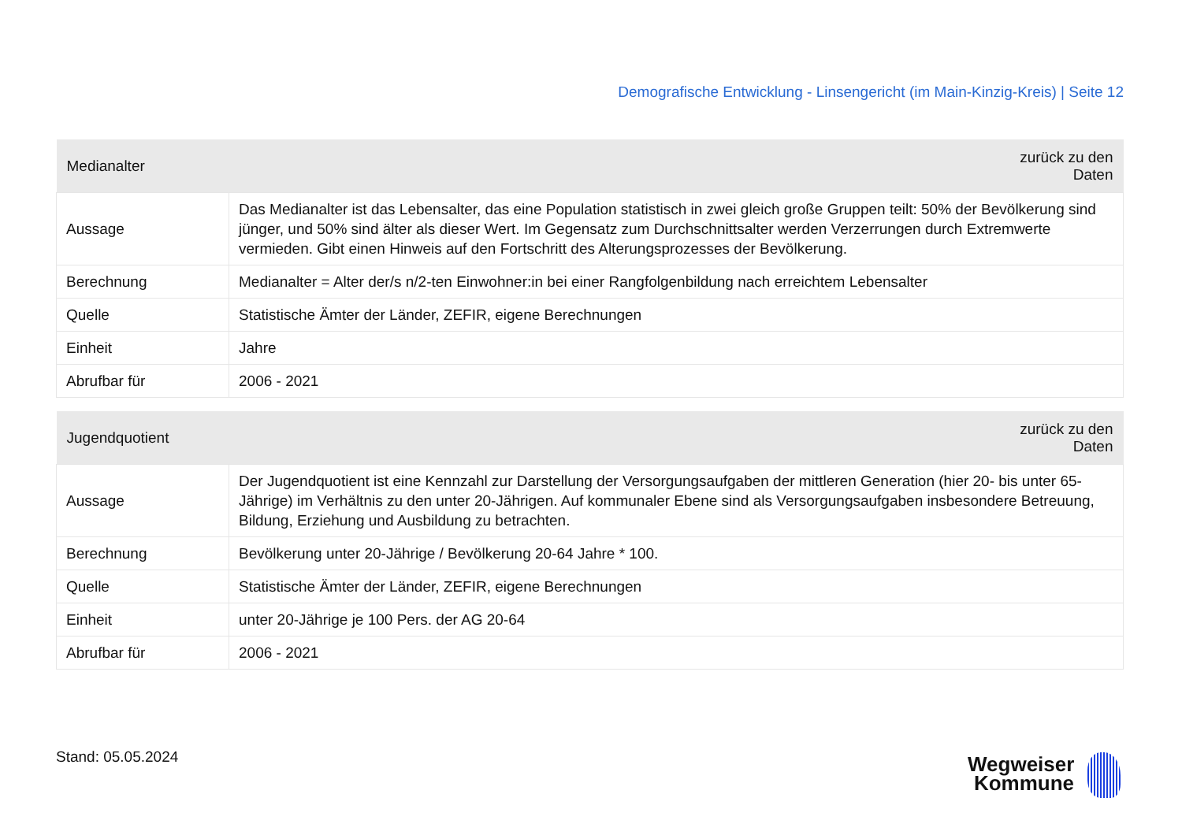Demografische Entwicklung - Linsengericht (im Main-Kinzig-Kreis) | Seite 12
| Medianalter | zurück zu den Daten |
| --- | --- |
| Aussage | Das Medianalter ist das Lebensalter, das eine Population statistisch in zwei gleich große Gruppen teilt: 50% der Bevölkerung sind jünger, und 50% sind älter als dieser Wert. Im Gegensatz zum Durchschnittsalter werden Verzerrungen durch Extremwerte vermieden. Gibt einen Hinweis auf den Fortschritt des Alterungsprozesses der Bevölkerung. |
| Berechnung | Medianalter = Alter der/s n/2-ten Einwohner:in bei einer Rangfolgenbildung nach erreichtem Lebensalter |
| Quelle | Statistische Ämter der Länder, ZEFIR, eigene Berechnungen |
| Einheit | Jahre |
| Abrufbar für | 2006 - 2021 |
| Jugendquotient | zurück zu den Daten |
| --- | --- |
| Aussage | Der Jugendquotient ist eine Kennzahl zur Darstellung der Versorgungsaufgaben der mittleren Generation (hier 20- bis unter 65-Jährige) im Verhältnis zu den unter 20-Jährigen. Auf kommunaler Ebene sind als Versorgungsaufgaben insbesondere Betreuung, Bildung, Erziehung und Ausbildung zu betrachten. |
| Berechnung | Bevölkerung unter 20-Jährige / Bevölkerung 20-64 Jahre * 100. |
| Quelle | Statistische Ämter der Länder, ZEFIR, eigene Berechnungen |
| Einheit | unter 20-Jährige je 100 Pers. der AG 20-64 |
| Abrufbar für | 2006 - 2021 |
Stand: 05.05.2024
Wegweiser
Kommune